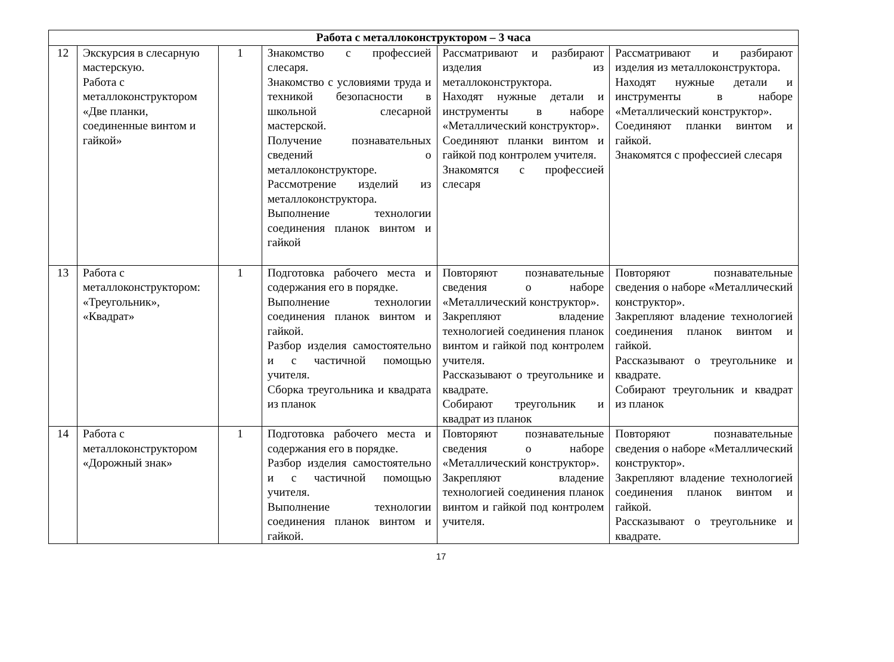| Работа с металлоконструктором – 3 часа | | | | | |
| 12 | Экскурсия в слесарную мастерскую. Работа с металлоконструктором «Две планки, соединенные винтом и гайкой» | 1 | Знакомство с профессией слесаря. Знакомство с условиями труда и техникой безопасности в школьной слесарной мастерской. Получение познавательных сведений о металлоконструкторе. Рассмотрение изделий из металлоконструктора. Выполнение технологии соединения планок винтом и гайкой | Рассматривают и разбирают изделия из металлоконструктора. Находят нужные детали и инструменты в наборе «Металлический конструктор». Соединяют планки винтом и гайкой под контролем учителя. Знакомятся с профессией слесаря | Рассматривают и разбирают изделия из металлоконструктора. Находят нужные детали и инструменты в наборе «Металлический конструктор». Соединяют планки винтом и гайкой. Знакомятся с профессией слесаря |
| 13 | Работа с металлоконструктором: «Треугольник», «Квадрат» | 1 | Подготовка рабочего места и содержания его в порядке. Выполнение технологии соединения планок винтом и гайкой. Разбор изделия самостоятельно и с частичной помощью учителя. Сборка треугольника и квадрата из планок | Повторяют познавательные сведения о наборе «Металлический конструктор». Закрепляют владение технологией соединения планок винтом и гайкой под контролем учителя. Рассказывают о треугольнике и квадрате. Собирают треугольник и квадрат из планок | Повторяют познавательные сведения о наборе «Металлический конструктор». Закрепляют владение технологией соединения планок винтом и гайкой. Рассказывают о треугольнике и квадрате. Собирают треугольник и квадрат из планок |
| 14 | Работа с металлоконструктором «Дорожный знак» | 1 | Подготовка рабочего места и содержания его в порядке. Разбор изделия самостоятельно и с частичной помощью учителя. Выполнение технологии соединения планок винтом и гайкой. | Повторяют познавательные сведения о наборе «Металлический конструктор». Закрепляют владение технологией соединения планок винтом и гайкой под контролем учителя. | Повторяют познавательные сведения о наборе «Металлический конструктор». Закрепляют владение технологией соединения планок винтом и гайкой. Рассказывают о треугольнике и квадрате. |
17